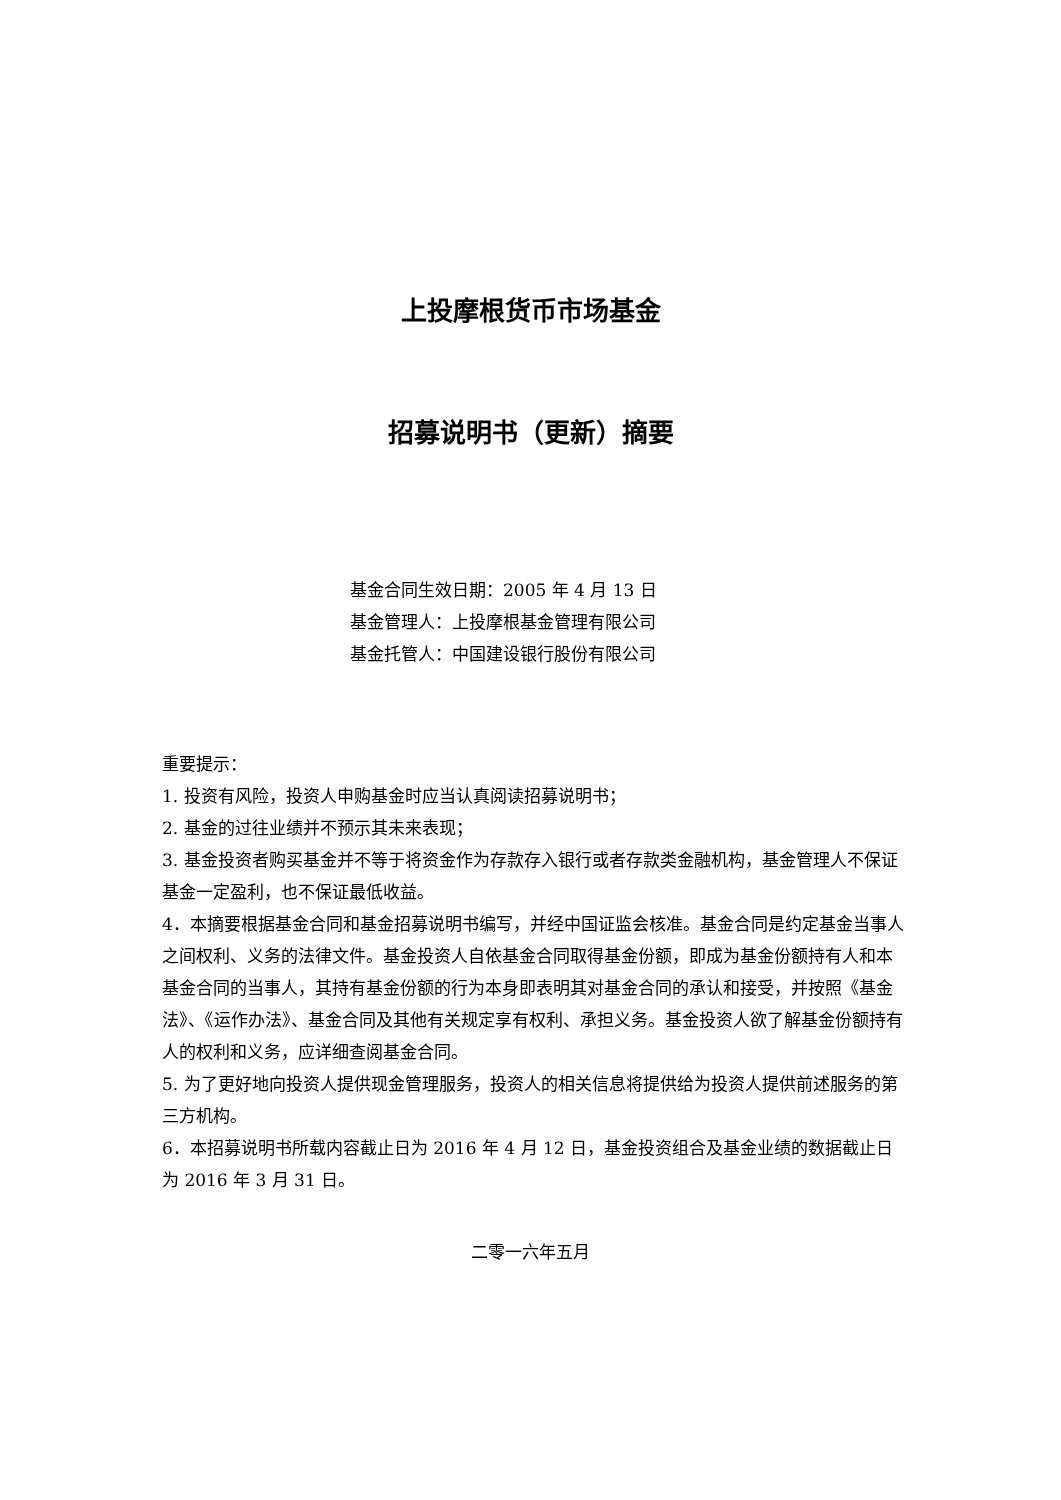上投摩根货币市场基金
招募说明书（更新）摘要
基金合同生效日期：2005 年 4 月 13 日
基金管理人：上投摩根基金管理有限公司
基金托管人：中国建设银行股份有限公司
重要提示：
1. 投资有风险，投资人申购基金时应当认真阅读招募说明书；
2. 基金的过往业绩并不预示其未来表现；
3. 基金投资者购买基金并不等于将资金作为存款存入银行或者存款类金融机构，基金管理人不保证基金一定盈利，也不保证最低收益。
4．本摘要根据基金合同和基金招募说明书编写，并经中国证监会核准。基金合同是约定基金当事人之间权利、义务的法律文件。基金投资人自依基金合同取得基金份额，即成为基金份额持有人和本基金合同的当事人，其持有基金份额的行为本身即表明其对基金合同的承认和接受，并按照《基金法》、《运作办法》、基金合同及其他有关规定享有权利、承担义务。基金投资人欲了解基金份额持有人的权利和义务，应详细查阅基金合同。
5. 为了更好地向投资人提供现金管理服务，投资人的相关信息将提供给为投资人提供前述服务的第三方机构。
6．本招募说明书所载内容截止日为 2016 年 4 月 12 日，基金投资组合及基金业绩的数据截止日为 2016 年 3 月 31 日。
二零一六年五月